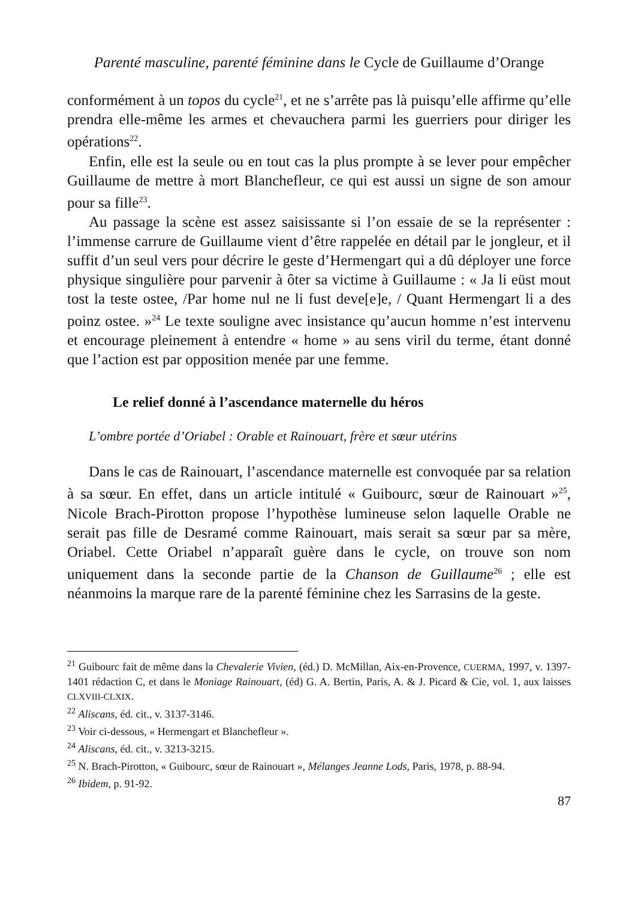Parenté masculine, parenté féminine dans le Cycle de Guillaume d’Orange
conformément à un topos du cycle<sup>21</sup>, et ne s’arrête pas là puisqu’elle affirme qu’elle prendra elle-même les armes et chevauchera parmi les guerriers pour diriger les opérations<sup>22</sup>.
Enfin, elle est la seule ou en tout cas la plus prompte à se lever pour empêcher Guillaume de mettre à mort Blanchefleur, ce qui est aussi un signe de son amour pour sa fille<sup>23</sup>.
Au passage la scène est assez saisissante si l’on essaie de se la représenter : l’immense carrure de Guillaume vient d’être rappelée en détail par le jongleur, et il suffit d’un seul vers pour décrire le geste d’Hermengart qui a dû déployer une force physique singulière pour parvenir à ôter sa victime à Guillaume : « Ja li eüst mout tost la teste ostee, /Par home nul ne li fust deve[e]e, / Quant Hermengart li a des poinz ostee. »<sup>24</sup> Le texte souligne avec insistance qu’aucun homme n’est intervenu et encourage pleinement à entendre « home » au sens viril du terme, étant donné que l’action est par opposition menée par une femme.
Le relief donné à l’ascendance maternelle du héros
L’ombre portée d’Oriabel : Orable et Rainouart, frère et sœur utérins
Dans le cas de Rainouart, l’ascendance maternelle est convoquée par sa relation à sa sœur. En effet, dans un article intitulé « Guibourc, sœur de Rainouart »<sup>25</sup>, Nicole Brach-Pirotton propose l’hypothèse lumineuse selon laquelle Orable ne serait pas fille de Desramé comme Rainouart, mais serait sa sœur par sa mère, Oriabel. Cette Oriabel n’apparaît guère dans le cycle, on trouve son nom uniquement dans la seconde partie de la Chanson de Guillaume<sup>26</sup> ; elle est néanmoins la marque rare de la parenté féminine chez les Sarrasins de la geste.
<sup>21</sup> Guibourc fait de même dans la Chevalerie Vivien, (éd.) D. McMillan, Aix-en-Provence, CUERMA, 1997, v. 1397-1401 rédaction C, et dans le Moniage Rainouart, (éd) G. A. Bertin, Paris, A. & J. Picard & Cie, vol. 1, aux laisses CLXVIII-CLXIX.
<sup>22</sup> Aliscans, éd. cit., v. 3137-3146.
<sup>23</sup> Voir ci-dessous, « Hermengart et Blanchefleur ».
<sup>24</sup> Aliscans, éd. cit., v. 3213-3215.
<sup>25</sup> N. Brach-Pirotton, « Guibourc, sœur de Rainouart », Mélanges Jeanne Lods, Paris, 1978, p. 88-94.
<sup>26</sup> Ibidem, p. 91-92.
87